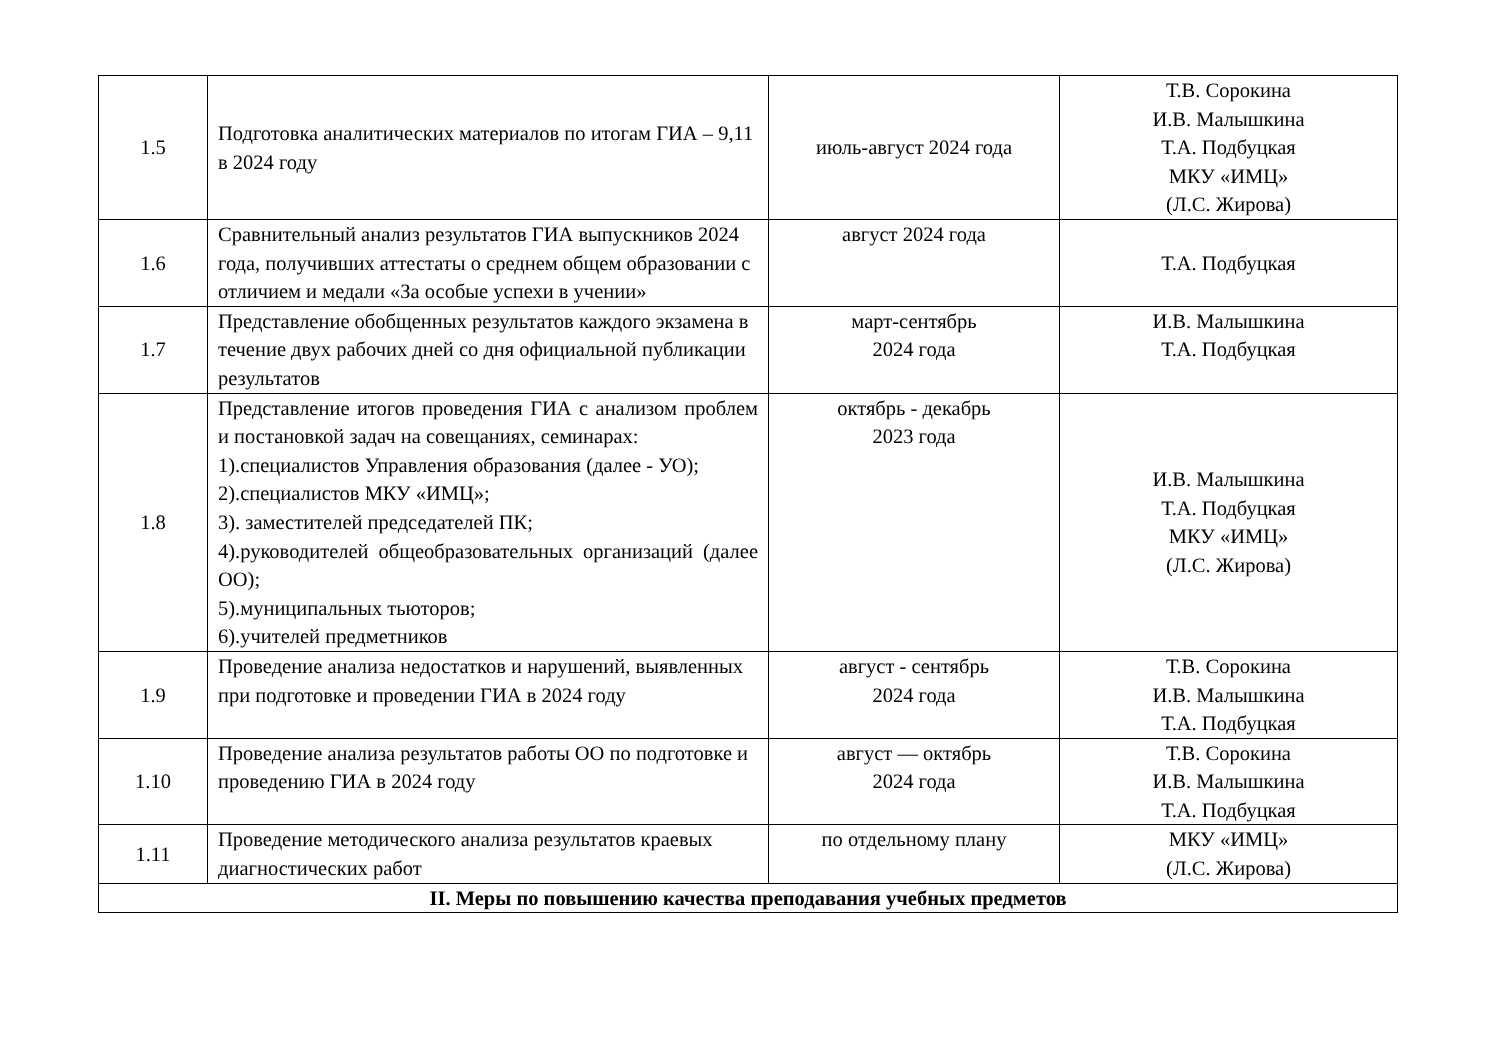| 1.5 | Подготовка аналитических материалов по итогам ГИА – 9,11 в 2024 году | июль-август 2024 года | Т.В. Сорокина И.В. Малышкина Т.А. Подбуцкая МКУ «ИМЦ» (Л.С. Жирова) |
| 1.6 | Сравнительный анализ результатов ГИА выпускников 2024 года, получивших аттестаты о среднем общем образовании с отличием и медали «За особые успехи в учении» | август 2024 года | Т.А. Подбуцкая |
| 1.7 | Представление обобщенных результатов каждого экзамена в течение двух рабочих дней со дня официальной публикации результатов | март-сентябрь 2024 года | И.В. Малышкина Т.А. Подбуцкая |
| 1.8 | Представление итогов проведения ГИА с анализом проблем и постановкой задач на совещаниях, семинарах: 1).специалистов Управления образования (далее - УО); 2).специалистов МКУ «ИМЦ»; 3). заместителей председателей ПК; 4).руководителей общеобразовательных организаций (далее ОО); 5).муниципальных тьюторов; 6).учителей предметников | октябрь - декабрь 2023 года | И.В. Малышкина Т.А. Подбуцкая МКУ «ИМЦ» (Л.С. Жирова) |
| 1.9 | Проведение анализа недостатков и нарушений, выявленных при подготовке и проведении ГИА в 2024 году | август - сентябрь 2024 года | Т.В. Сорокина И.В. Малышкина Т.А. Подбуцкая |
| 1.10 | Проведение анализа результатов работы ОО по подготовке и проведению ГИА в 2024 году | август — октябрь 2024 года | Т.В. Сорокина И.В. Малышкина Т.А. Подбуцкая |
| 1.11 | Проведение методического анализа результатов краевых диагностических работ | по отдельному плану | МКУ «ИМЦ» (Л.С. Жирова) |
| II. Меры по повышению качества преподавания учебных предметов | | | |